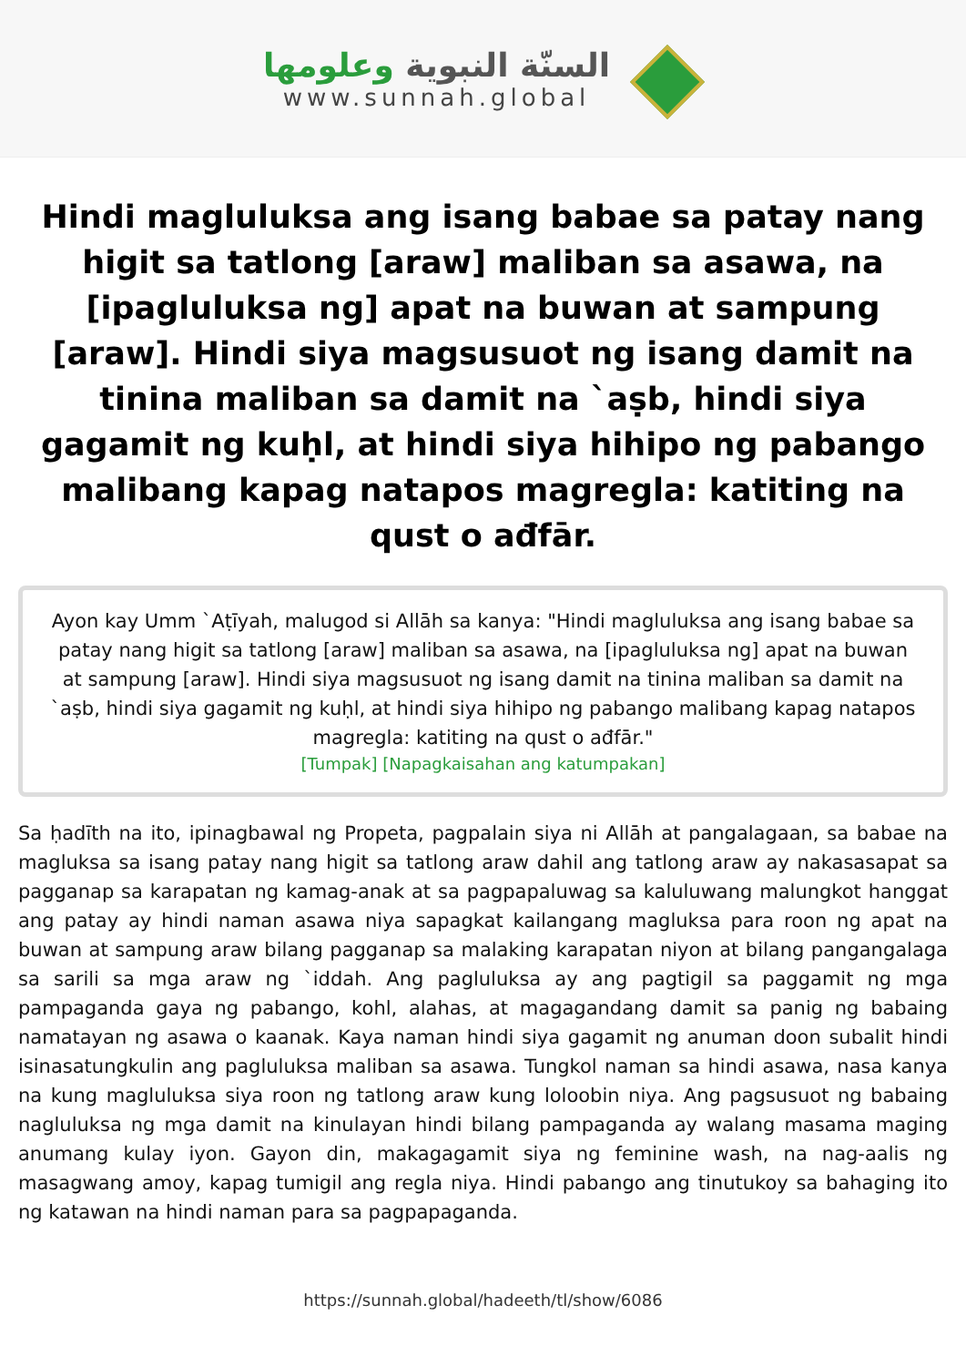السنّة النبوية وعلومها
www.sunnah.global
Hindi magluluksa ang isang babae sa patay nang higit sa tatlong [araw] maliban sa asawa, na [ipagluluksa ng] apat na buwan at sampung [araw]. Hindi siya magsusuot ng isang damit na tinina maliban sa damit na `aṣb, hindi siya gagamit ng kuḥl, at hindi siya hihipo ng pabango malibang kapag natapos magregla: katiting na qust o ađfār.
Ayon kay Umm `Aṭīyah, malugod si Allāh sa kanya: "Hindi magluluksa ang isang babae sa patay nang higit sa tatlong [araw] maliban sa asawa, na [ipagluluksa ng] apat na buwan at sampung [araw]. Hindi siya magsusuot ng isang damit na tinina maliban sa damit na `aṣb, hindi siya gagamit ng kuḥl, at hindi siya hihipo ng pabango malibang kapag natapos magregla: katiting na qust o ađfār."
[Tumpak] [Napagkaisahan ang katumpakan]
Sa ḥadīth na ito, ipinagbawal ng Propeta, pagpalain siya ni Allāh at pangalagaan, sa babae na magluksa sa isang patay nang higit sa tatlong araw dahil ang tatlong araw ay nakasasapat sa pagganap sa karapatan ng kamag-anak at sa pagpapaluwag sa kaluluwang malungkot hanggat ang patay ay hindi naman asawa niya sapagkat kailangang magluksa para roon ng apat na buwan at sampung araw bilang pagganap sa malaking karapatan niyon at bilang pangangalaga sa sarili sa mga araw ng `iddah. Ang pagluluksa ay ang pagtigil sa paggamit ng mga pampaganda gaya ng pabango, kohl, alahas, at magagandang damit sa panig ng babaing namatayan ng asawa o kaanak. Kaya naman hindi siya gagamit ng anuman doon subalit hindi isinasatungkulin ang pagluluksa maliban sa asawa. Tungkol naman sa hindi asawa, nasa kanya na kung magluluksa siya roon ng tatlong araw kung loloobin niya. Ang pagsusuot ng babaing nagluluksa ng mga damit na kinulayan hindi bilang pampaganda ay walang masama maging anumang kulay iyon. Gayon din, makagagamit siya ng feminine wash, na nag-aalis ng masagwang amoy, kapag tumigil ang regla niya. Hindi pabango ang tinutukoy sa bahaging ito ng katawan na hindi naman para sa pagpapaganda.
https://sunnah.global/hadeeth/tl/show/6086